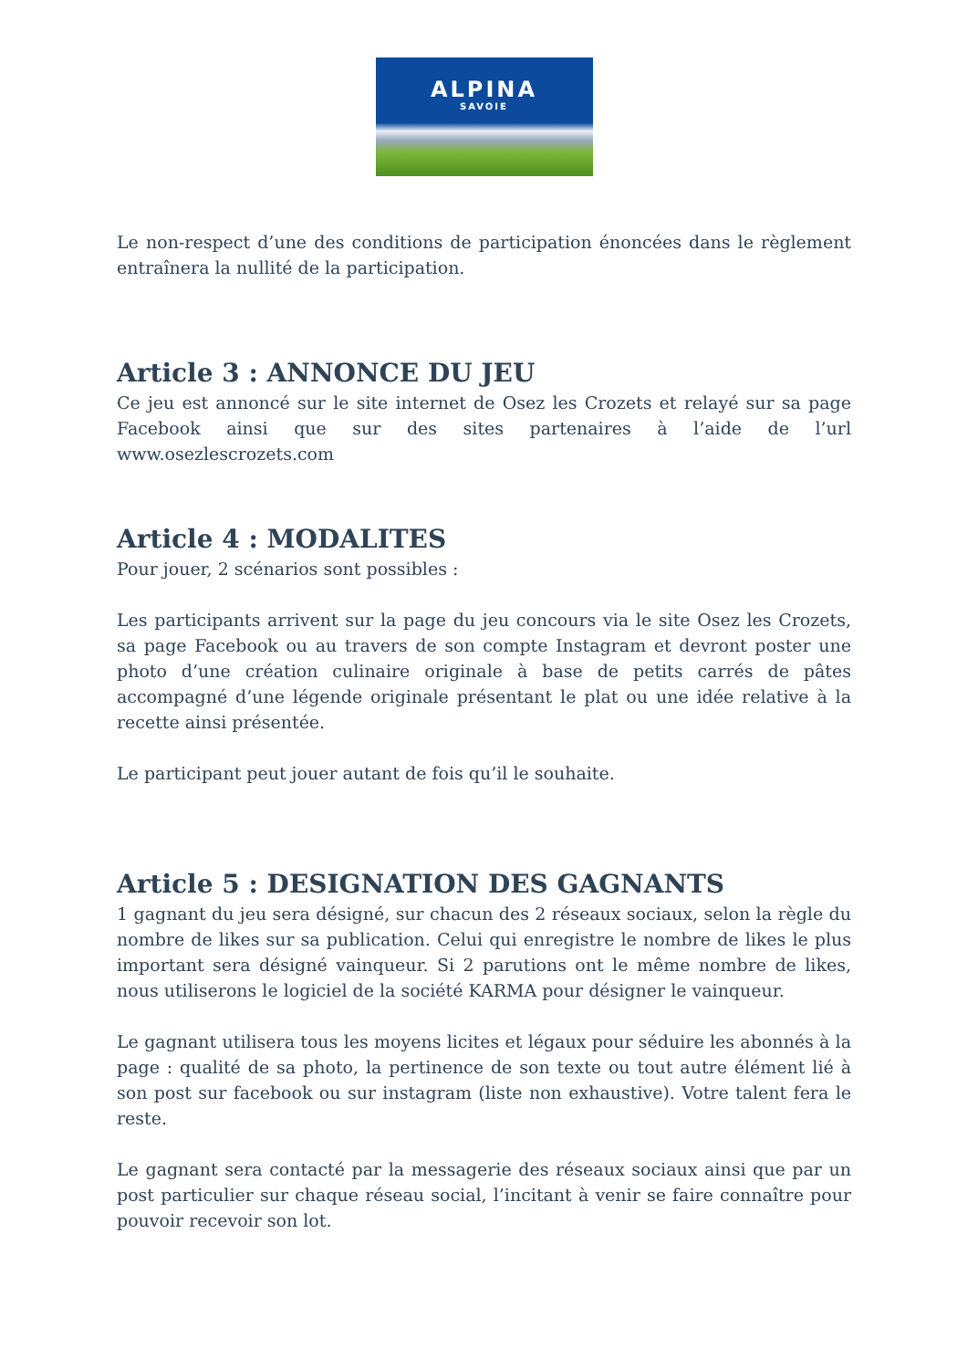ALPINA
SAVOIE
Le non-respect d’une des conditions de participation énoncées dans le règlement entraînera la nullité de la participation.
Article 3 : ANNONCE DU JEU
Ce jeu est annoncé sur le site internet de Osez les Crozets et relayé sur sa page Facebook ainsi que sur des sites partenaires à l’aide de l’url www.osezlescrozets.com
Article 4 : MODALITES
Pour jouer, 2 scénarios sont possibles :
Les participants arrivent sur la page du jeu concours via le site Osez les Crozets, sa page Facebook ou au travers de son compte Instagram et devront poster une photo d’une création culinaire originale à base de petits carrés de pâtes accompagné d’une légende originale présentant le plat ou une idée relative à la recette ainsi présentée.
Le participant peut jouer autant de fois qu’il le souhaite.
Article 5 : DESIGNATION DES GAGNANTS
1 gagnant du jeu sera désigné, sur chacun des 2 réseaux sociaux, selon la règle du nombre de likes sur sa publication. Celui qui enregistre le nombre de likes le plus important sera désigné vainqueur. Si 2 parutions ont le même nombre de likes, nous utiliserons le logiciel de la société KARMA pour désigner le vainqueur.
Le gagnant utilisera tous les moyens licites et légaux pour séduire les abonnés à la page : qualité de sa photo, la pertinence de son texte ou tout autre élément lié à son post sur facebook ou sur instagram (liste non exhaustive). Votre talent fera le reste.
Le gagnant sera contacté par la messagerie des réseaux sociaux ainsi que par un post particulier sur chaque réseau social, l’incitant à venir se faire connaître pour pouvoir recevoir son lot.